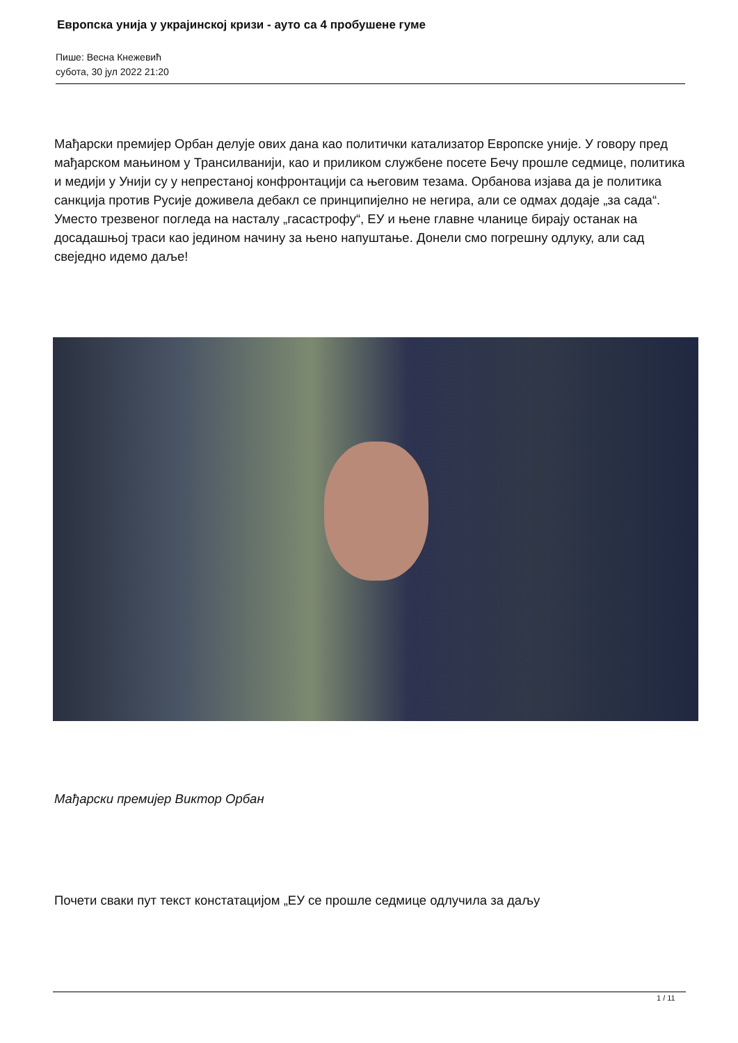Европска унија у украјинској кризи - ауто са 4 пробушене гуме
Пише: Весна Кнежевић
субота, 30 јул 2022 21:20
Мађарски премијер Орбан делује ових дана као политички катализатор Европске уније. У говору пред мађарском мањином у Трансилванији, као и приликом службене посете Бечу прошле седмице, политика и медији у Унији су у непрестаној конфронтацији са његовим тезама. Орбанова изјава да је политика санкција против Русије доживела дебакл се принципијелно не негира, али се одмах додаје „за сада“. Уместо трезвеног погледа на насталу „гасастрофу“, ЕУ и њене главне чланице бирају останак на досадашњој траси као једином начину за њено напуштање. Донели смо погрешну одлуку, али сад свеједно идемо даље!
Мађарски премијер Виктор Орбан
Почети сваки пут текст констатацијом „ЕУ се прошле седмице одлучила за даљу
1 / 11